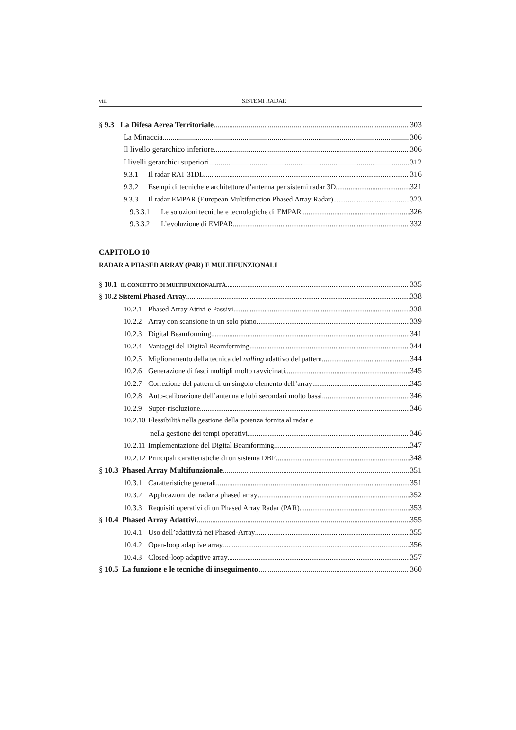viii SISTEMI RADAR
§ 9.3 La Difesa Aerea Territoriale 303
La Minaccia 306
Il livello gerarchico inferiore 306
I livelli gerarchici superiori 312
9.3.1 Il radar RAT 31DL 316
9.3.2 Esempi di tecniche e architetture d’antenna per sistemi radar 3D 321
9.3.3 Il radar EMPAR (European Multifunction Phased Array Radar) 323
9.3.3.1 Le soluzioni tecniche e tecnologiche di EMPAR 326
9.3.3.2 L’evoluzione di EMPAR 332
CAPITOLO 10
RADAR A PHASED ARRAY (PAR) E MULTIFUNZIONALI
§ 10.1 IL CONCETTO DI MULTIFUNZIONALITÀ 335
§ 10.2 Sistemi Phased Array 338
10.2.1 Phased Array Attivi e Passivi 338
10.2.2 Array con scansione in un solo piano 339
10.2.3 Digital Beamforming 341
10.2.4 Vantaggi del Digital Beamforming 344
10.2.5 Miglioramento della tecnica del nulling adattivo del pattern 344
10.2.6 Generazione di fasci multipli molto ravvicinati 345
10.2.7 Correzione del pattern di un singolo elemento dell’array 345
10.2.8 Auto-calibrazione dell’antenna e lobi secondari molto bassi 346
10.2.9 Super-risoluzione 346
10.2.10 Flessibilità nella gestione della potenza fornita al radar e
nella gestione dei tempi operativi 346
10.2.11 Implementazione del Digital Beamforming 347
10.2.12 Principali caratteristiche di un sistema DBF 348
§ 10.3 Phased Array Multifunzionale 351
10.3.1 Caratteristiche generali 351
10.3.2 Applicazioni dei radar a phased array 352
10.3.3 Requisiti operativi di un Phased Array Radar (PAR) 353
§ 10.4 Phased Array Adattivi 355
10.4.1 Uso dell’adattività nei Phased-Array 355
10.4.2 Open-loop adaptive array 356
10.4.3 Closed-loop adaptive array 357
§ 10.5 La funzione e le tecniche di inseguimento 360